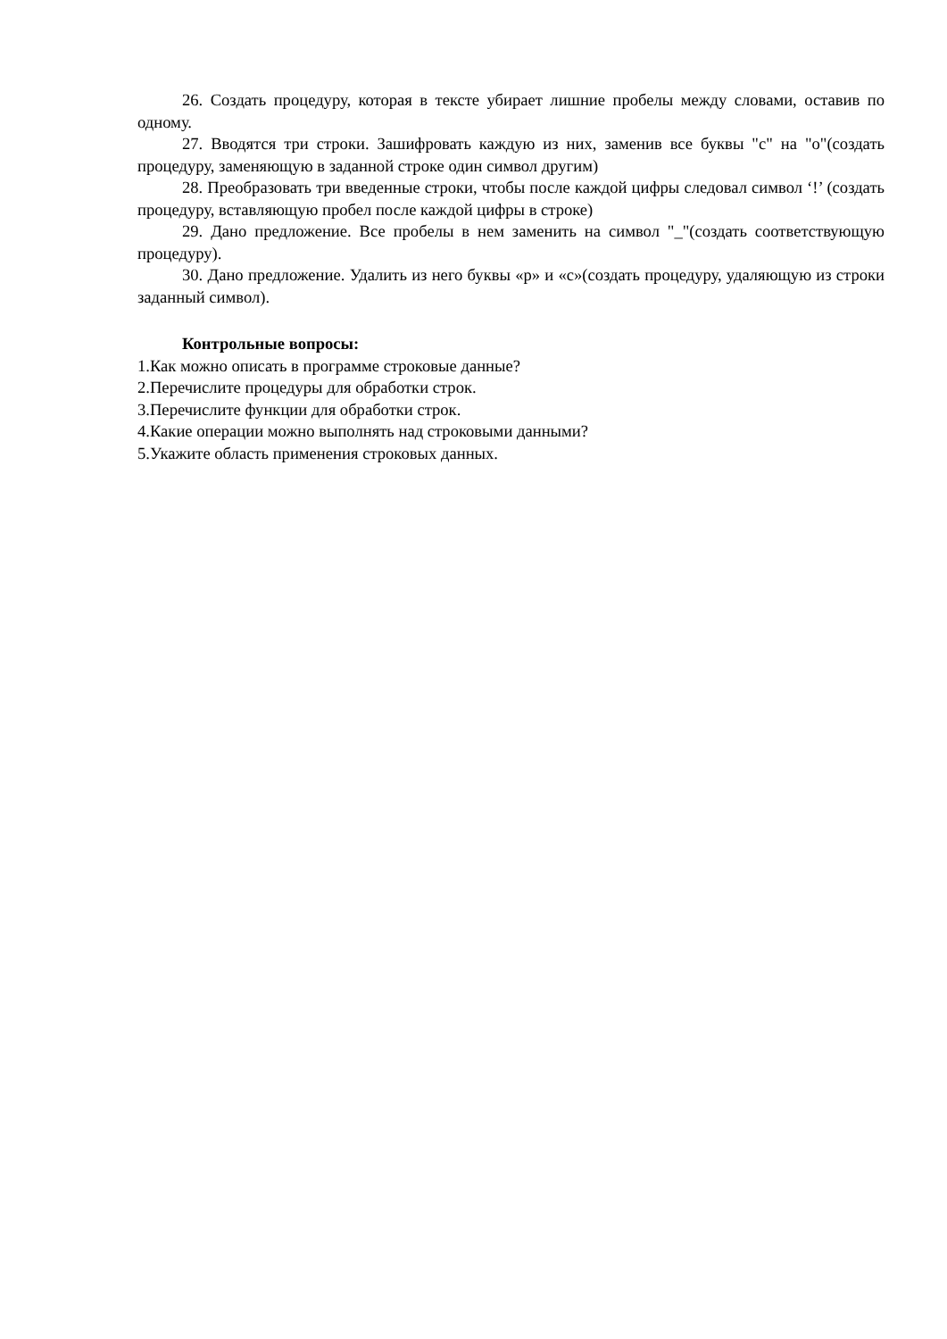26. Создать процедуру, которая в тексте убирает лишние пробелы между словами, оставив по одному.
27. Вводятся три строки. Зашифровать каждую из них, заменив все буквы "с" на "о"(создать процедуру, заменяющую в заданной строке один символ другим)
28. Преобразовать три введенные строки, чтобы после каждой цифры следовал символ ‘!’ (создать процедуру, вставляющую пробел после каждой цифры в строке)
29. Дано предложение. Все пробелы в нем заменить на символ "_"(создать соответствующую процедуру).
30. Дано предложение. Удалить из него буквы «р» и «с»(создать процедуру, удаляющую из строки заданный символ).
Контрольные вопросы:
1.Как можно описать в программе строковые данные?
2.Перечислите процедуры для обработки строк.
3.Перечислите функции для обработки строк.
4.Какие операции можно выполнять над строковыми данными?
5.Укажите область применения строковых данных.